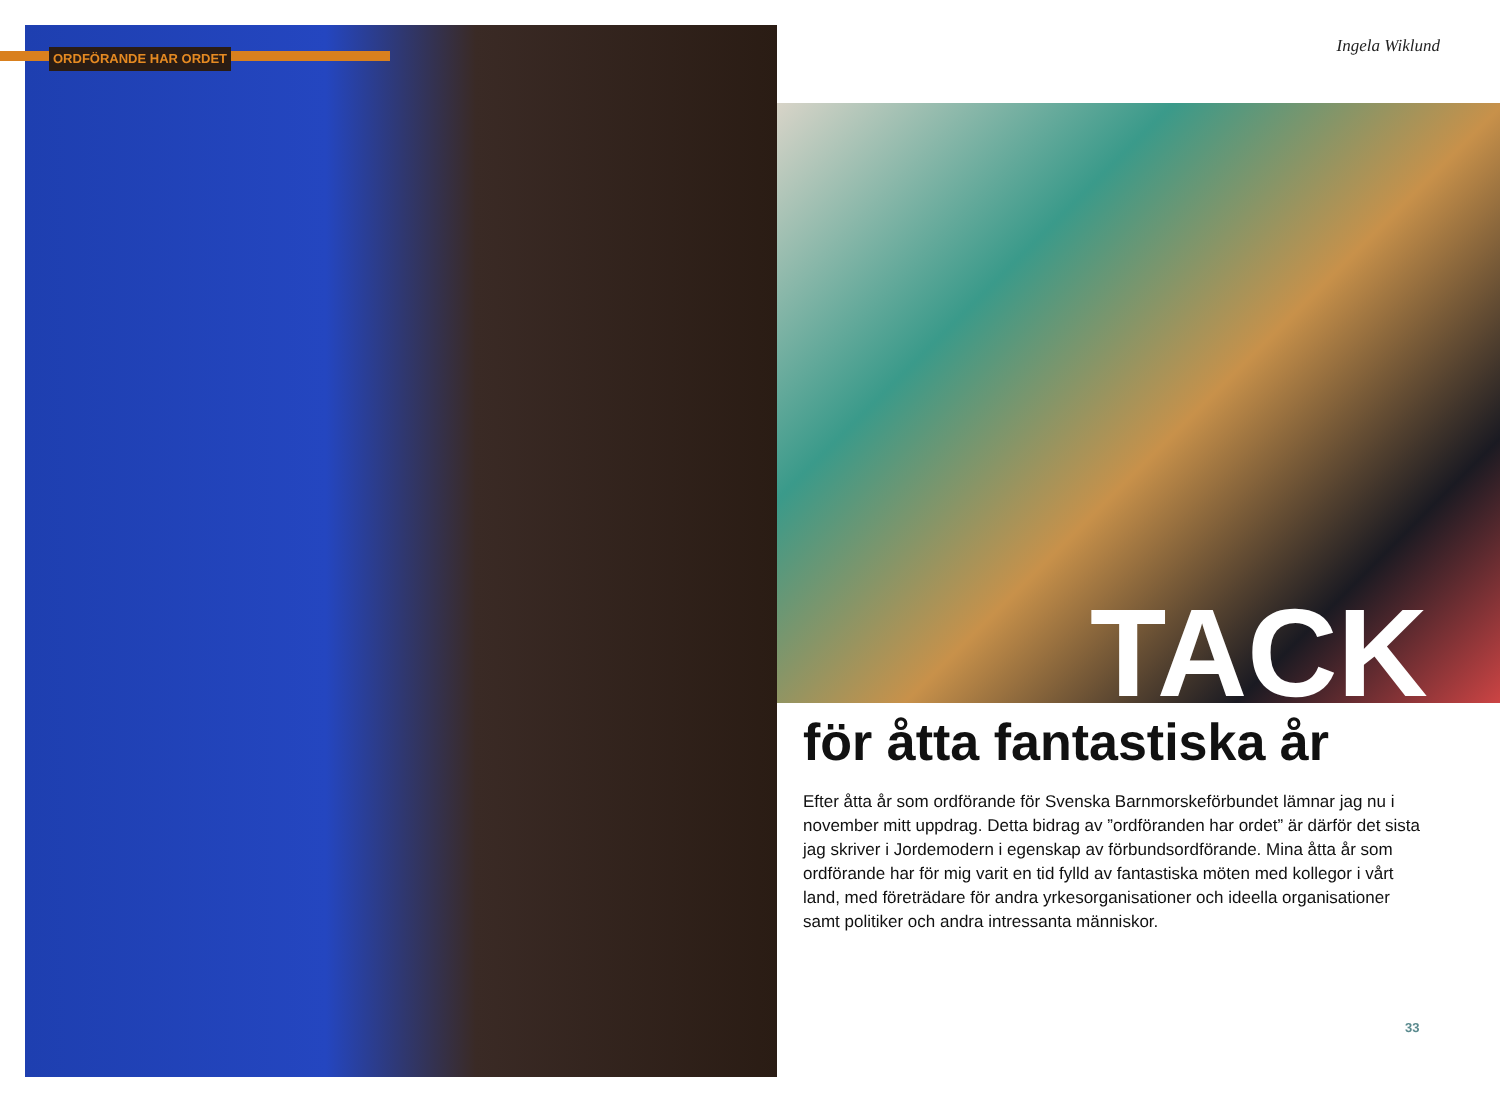ORDFÖRANDE HAR ORDET
Ingela Wiklund
TACK
för åtta fantastiska år
Efter åtta år som ordförande för Svenska Barnmorskeförbundet lämnar jag nu i november mitt uppdrag. Detta bidrag av ”ordföranden har ordet” är därför det sista jag skriver i Jordemodern i egenskap av förbundsordförande. Mina åtta år som ordförande har för mig varit en tid fylld av fantastiska möten med kollegor i vårt land, med företrädare för andra yrkesorganisationer och ideella organisationer samt politiker och andra intressanta människor.
33